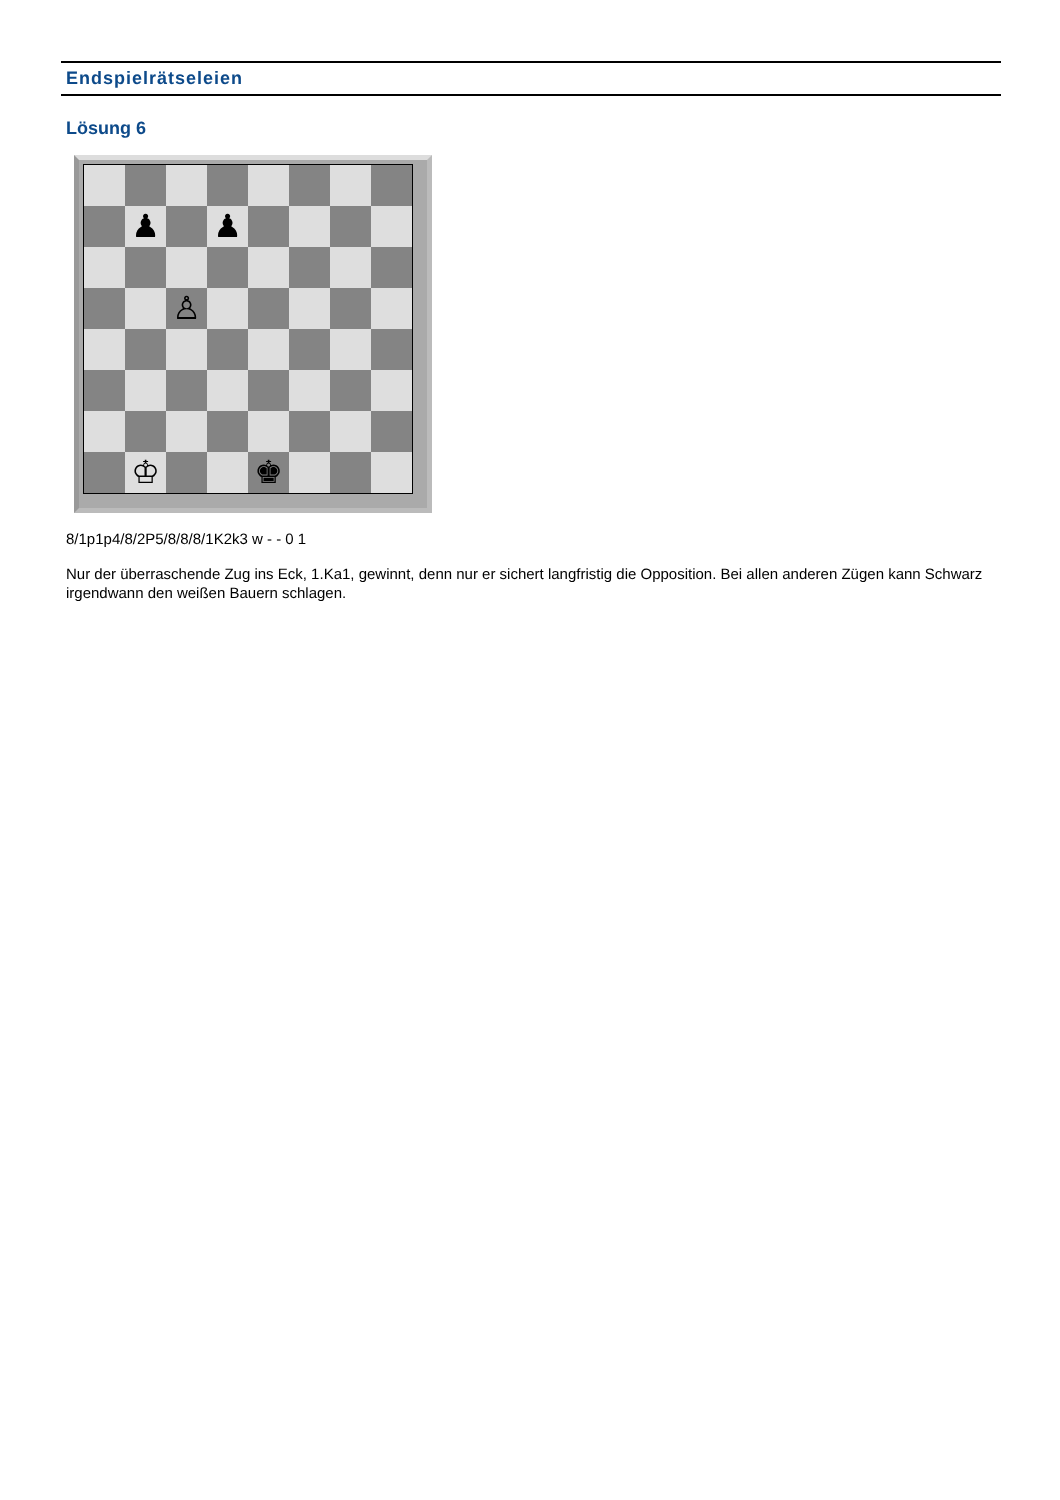Endspielrätseleien
Lösung 6
♟
♟
♙
♔
♚
8/1p1p4/8/2P5/8/8/8/1K2k3 w - - 0 1
Nur der überraschende Zug ins Eck, 1.Ka1, gewinnt, denn nur er sichert langfristig die Opposition. Bei allen anderen Zügen kann Schwarz irgendwann den weißen Bauern schlagen.